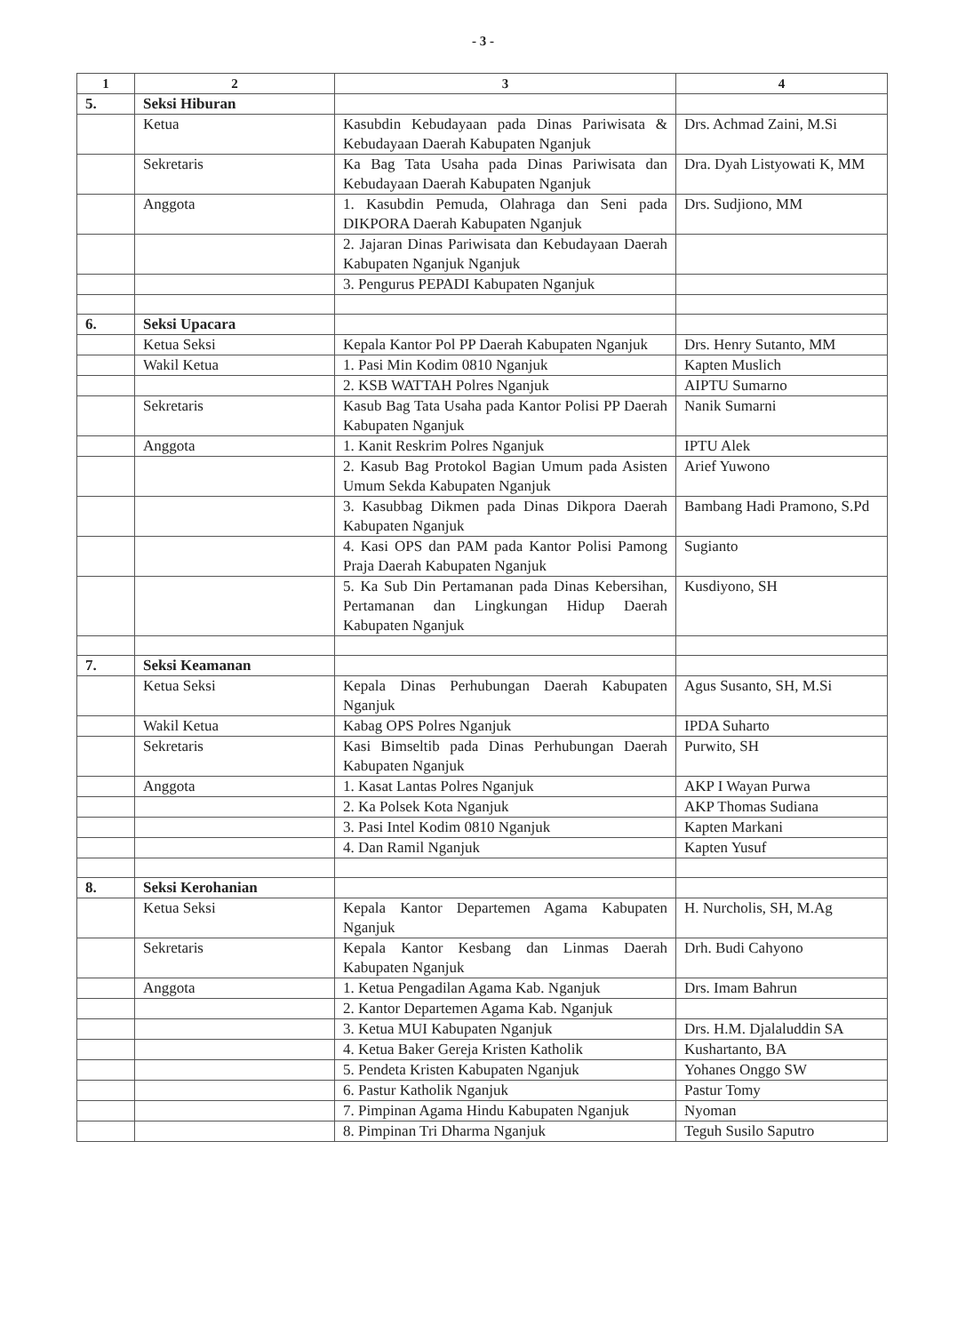- 3 -
| 1 | 2 | 3 | 4 |
| --- | --- | --- | --- |
| 5. | Seksi Hiburan | | |
| | Ketua | Kasubdin Kebudayaan pada Dinas Pariwisata & Kebudayaan Daerah Kabupaten Nganjuk | Drs. Achmad Zaini, M.Si |
| | Sekretaris | Ka Bag Tata Usaha pada Dinas Pariwisata dan Kebudayaan Daerah Kabupaten Nganjuk | Dra. Dyah Listyowati K, MM |
| | Anggota | 1. Kasubdin Pemuda, Olahraga dan Seni pada DIKPORA Daerah Kabupaten Nganjuk | Drs. Sudjiono, MM |
| | | 2. Jajaran Dinas Pariwisata dan Kebudayaan Daerah Kabupaten Nganjuk Nganjuk | |
| | | 3. Pengurus PEPADI Kabupaten Nganjuk | |
| 6. | Seksi Upacara | | |
| | Ketua Seksi | Kepala Kantor Pol PP Daerah Kabupaten Nganjuk | Drs. Henry Sutanto, MM |
| | Wakil Ketua | 1. Pasi Min Kodim 0810 Nganjuk | Kapten Muslich |
| | | 2. KSB WATTAH Polres Nganjuk | AIPTU Sumarno |
| | Sekretaris | Kasub Bag Tata Usaha pada Kantor Polisi PP Daerah Kabupaten Nganjuk | Nanik Sumarni |
| | Anggota | 1. Kanit Reskrim Polres Nganjuk | IPTU Alek |
| | | 2. Kasub Bag Protokol Bagian Umum pada Asisten Umum Sekda Kabupaten Nganjuk | Arief Yuwono |
| | | 3. Kasubbag Dikmen pada Dinas Dikpora Daerah Kabupaten Nganjuk | Bambang Hadi Pramono, S.Pd |
| | | 4. Kasi OPS dan PAM pada Kantor Polisi Pamong Praja Daerah Kabupaten Nganjuk | Sugianto |
| | | 5. Ka Sub Din Pertamanan pada Dinas Kebersihan, Pertamanan dan Lingkungan Hidup Daerah Kabupaten Nganjuk | Kusdiyono, SH |
| 7. | Seksi Keamanan | | |
| | Ketua Seksi | Kepala Dinas Perhubungan Daerah Kabupaten Nganjuk | Agus Susanto, SH, M.Si |
| | Wakil Ketua | Kabag OPS Polres Nganjuk | IPDA Suharto |
| | Sekretaris | Kasi Bimseltib pada Dinas Perhubungan Daerah Kabupaten Nganjuk | Purwito, SH |
| | Anggota | 1. Kasat Lantas Polres Nganjuk | AKP I Wayan Purwa |
| | | 2. Ka Polsek Kota Nganjuk | AKP Thomas Sudiana |
| | | 3. Pasi Intel Kodim 0810 Nganjuk | Kapten Markani |
| | | 4. Dan Ramil Nganjuk | Kapten Yusuf |
| 8. | Seksi Kerohanian | | |
| | Ketua Seksi | Kepala Kantor Departemen Agama Kabupaten Nganjuk | H. Nurcholis, SH, M.Ag |
| | Sekretaris | Kepala Kantor Kesbang dan Linmas Daerah Kabupaten Nganjuk | Drh. Budi Cahyono |
| | Anggota | 1. Ketua Pengadilan Agama Kab. Nganjuk | Drs. Imam Bahrun |
| | | 2. Kantor Departemen Agama Kab. Nganjuk | |
| | | 3. Ketua MUI Kabupaten Nganjuk | Drs. H.M. Djalaluddin SA |
| | | 4. Ketua Baker Gereja Kristen Katholik | Kushartanto, BA |
| | | 5. Pendeta Kristen Kabupaten Nganjuk | Yohanes Onggo SW |
| | | 6. Pastur Katholik Nganjuk | Pastur Tomy |
| | | 7. Pimpinan Agama Hindu Kabupaten Nganjuk | Nyoman |
| | | 8. Pimpinan Tri Dharma Nganjuk | Teguh Susilo Saputro |